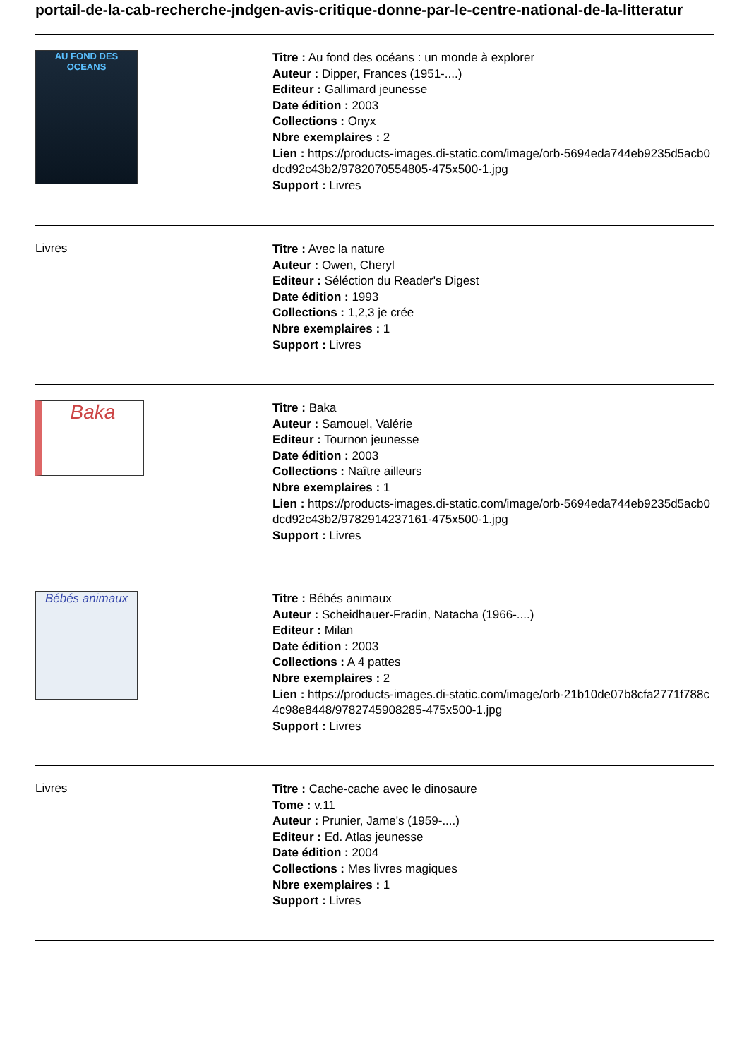portail-de-la-cab-recherche-jndgen-avis-critique-donne-par-le-centre-national-de-la-litteratur
AU FOND DES OCEANS
Titre : Au fond des océans : un monde à explorer
Auteur : Dipper, Frances (1951-....)
Editeur : Gallimard jeunesse
Date édition : 2003
Collections : Onyx
Nbre exemplaires : 2
Lien : https://products-images.di-static.com/image/orb-5694eda744eb9235d5acb0dcd92c43b2/9782070554805-475x500-1.jpg
Support : Livres
Livres
Titre : Avec la nature
Auteur : Owen, Cheryl
Editeur : Séléction du Reader's Digest
Date édition : 1993
Collections : 1,2,3 je crée
Nbre exemplaires : 1
Support : Livres
Baka
Titre : Baka
Auteur : Samouel, Valérie
Editeur : Tournon jeunesse
Date édition : 2003
Collections : Naître ailleurs
Nbre exemplaires : 1
Lien : https://products-images.di-static.com/image/orb-5694eda744eb9235d5acb0dcd92c43b2/9782914237161-475x500-1.jpg
Support : Livres
Bébés animaux
Titre : Bébés animaux
Auteur : Scheidhauer-Fradin, Natacha (1966-....)
Editeur : Milan
Date édition : 2003
Collections : A 4 pattes
Nbre exemplaires : 2
Lien : https://products-images.di-static.com/image/orb-21b10de07b8cfa2771f788c4c98e8448/9782745908285-475x500-1.jpg
Support : Livres
Livres
Titre : Cache-cache avec le dinosaure
Tome : v.11
Auteur : Prunier, Jame's (1959-....)
Editeur : Ed. Atlas jeunesse
Date édition : 2004
Collections : Mes livres magiques
Nbre exemplaires : 1
Support : Livres